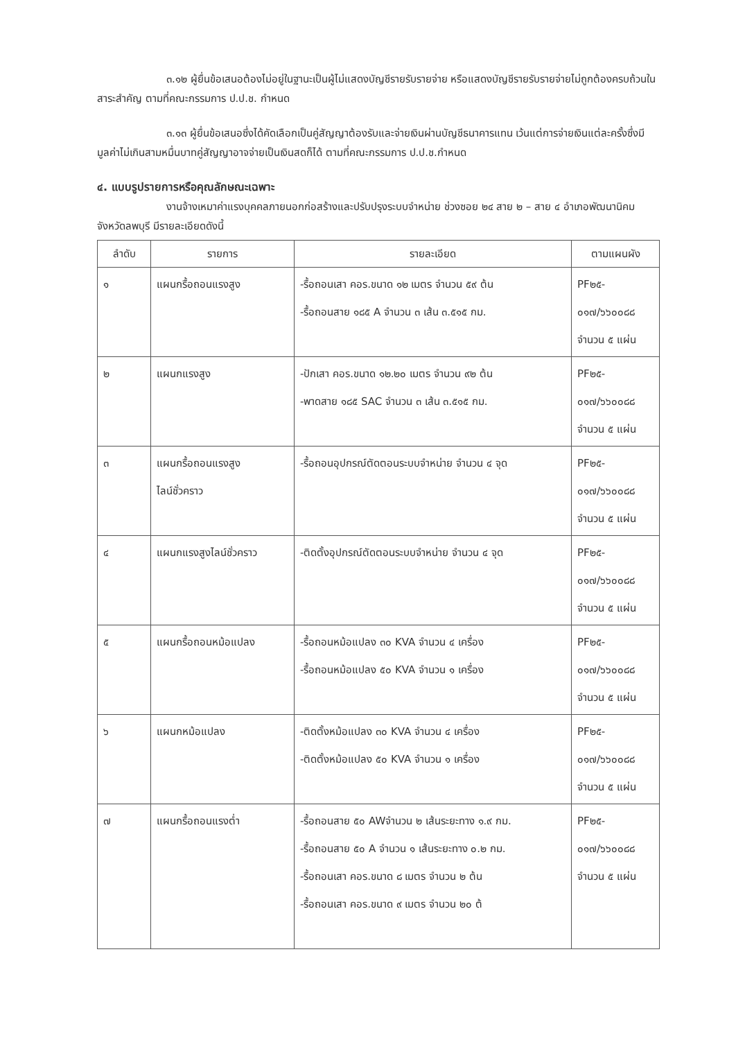๓.๑๒ ผู้ยื่นข้อเสนอต้องไม่อยู่ในฐานะเป็นผู้ไม่แสดงบัญชีรายรับรายจ่าย หรือแสดงบัญชีรายรับรายจ่ายไม่ถูกต้องครบถ้วนในสาระสำคัญ ตามที่คณะกรรมการ ป.ป.ช. กำหนด
๓.๑๓ ผู้ยื่นข้อเสนอซึ่งได้คัดเลือกเป็นคู่สัญญาต้องรับและจ่ายเงินผ่านบัญชีธนาคารแทน เว้นแต่การจ่ายเงินแต่ละครั้งซึ่งมีมูลค่าไม่เกินสามหมื่นบาทคู่สัญญาอาจจ่ายเป็นเงินสดก็ได้ ตามที่คณะกรรมการ ป.ป.ช.กำหนด
๔. แบบรูปรายการหรือคุณลักษณะเฉพาะ
งานจ้างเหมาค่าแรงบุคคลภายนอกก่อสร้างและปรับปรุงระบบจำหน่าย ช่วงซอย ๒๔ สาย ๒ – สาย ๔ อำเภอพัฒนานิคม จังหวัดลพบุรี มีรายละเอียดดังนี้
| ลำดับ | รายการ | รายละเอียด | ตามแผนผัง |
| --- | --- | --- | --- |
| ๑ | แผนกรื้อถอนแรงสูง | -รื้อถอนเสา คอร.ขนาด ๑๒ เมตร จำนวน ๕๙ ต้น -รื้อถอนสาย ๑๘๕ A จำนวน ๓ เส้น ๓.๕๑๕ กม. | PF๒๕- ๐๑๗/๖๖๐๐๘๘ จำนวน ๕ แผ่น |
| ๒ | แผนกแรงสูง | -ปักเสา คอร.ขนาด ๑๒.๒๐ เมตร จำนวน ๙๒ ต้น -พาดสาย ๑๘๕ SAC จำนวน ๓ เส้น ๓.๕๑๕ กม. | PF๒๕- ๐๑๗/๖๖๐๐๘๘ จำนวน ๕ แผ่น |
| ๓ | แผนกรื้อถอนแรงสูง ไลน์ชั่วคราว | -รื้อถอนอุปกรณ์ตัดตอนระบบจำหน่าย จำนวน ๔ จุด | PF๒๕- ๐๑๗/๖๖๐๐๘๘ จำนวน ๕ แผ่น |
| ๔ | แผนกแรงสูงไลน์ชั่วคราว | -ติดตั้งอุปกรณ์ตัดตอนระบบจำหน่าย จำนวน ๔ จุด | PF๒๕- ๐๑๗/๖๖๐๐๘๘ จำนวน ๕ แผ่น |
| ๕ | แผนกรื้อถอนหม้อแปลง | -รื้อถอนหม้อแปลง ๓๐ KVA จำนวน ๔ เครื่อง -รื้อถอนหม้อแปลง ๕๐ KVA จำนวน ๑ เครื่อง | PF๒๕- ๐๑๗/๖๖๐๐๘๘ จำนวน ๕ แผ่น |
| ๖ | แผนกหม้อแปลง | -ติดตั้งหม้อแปลง ๓๐ KVA จำนวน ๔ เครื่อง -ติดตั้งหม้อแปลง ๕๐ KVA จำนวน ๑ เครื่อง | PF๒๕- ๐๑๗/๖๖๐๐๘๘ จำนวน ๕ แผ่น |
| ๗ | แผนกรื้อถอนแรงต่ำ | -รื้อถอนสาย ๕๐ AWจำนวน ๒ เส้นระยะทาง ๑.๙ กม. -รื้อถอนสาย ๕๐ A จำนวน ๑ เส้นระยะทาง ๐.๒ กม. -รื้อถอนเสา คอร.ขนาด ๘ เมตร จำนวน ๒ ต้น -รื้อถอนเสา คอร.ขนาด ๙ เมตร จำนวน ๒๐ ต้ | PF๒๕- ๐๑๗/๖๖๐๐๘๘ จำนวน ๕ แผ่น |